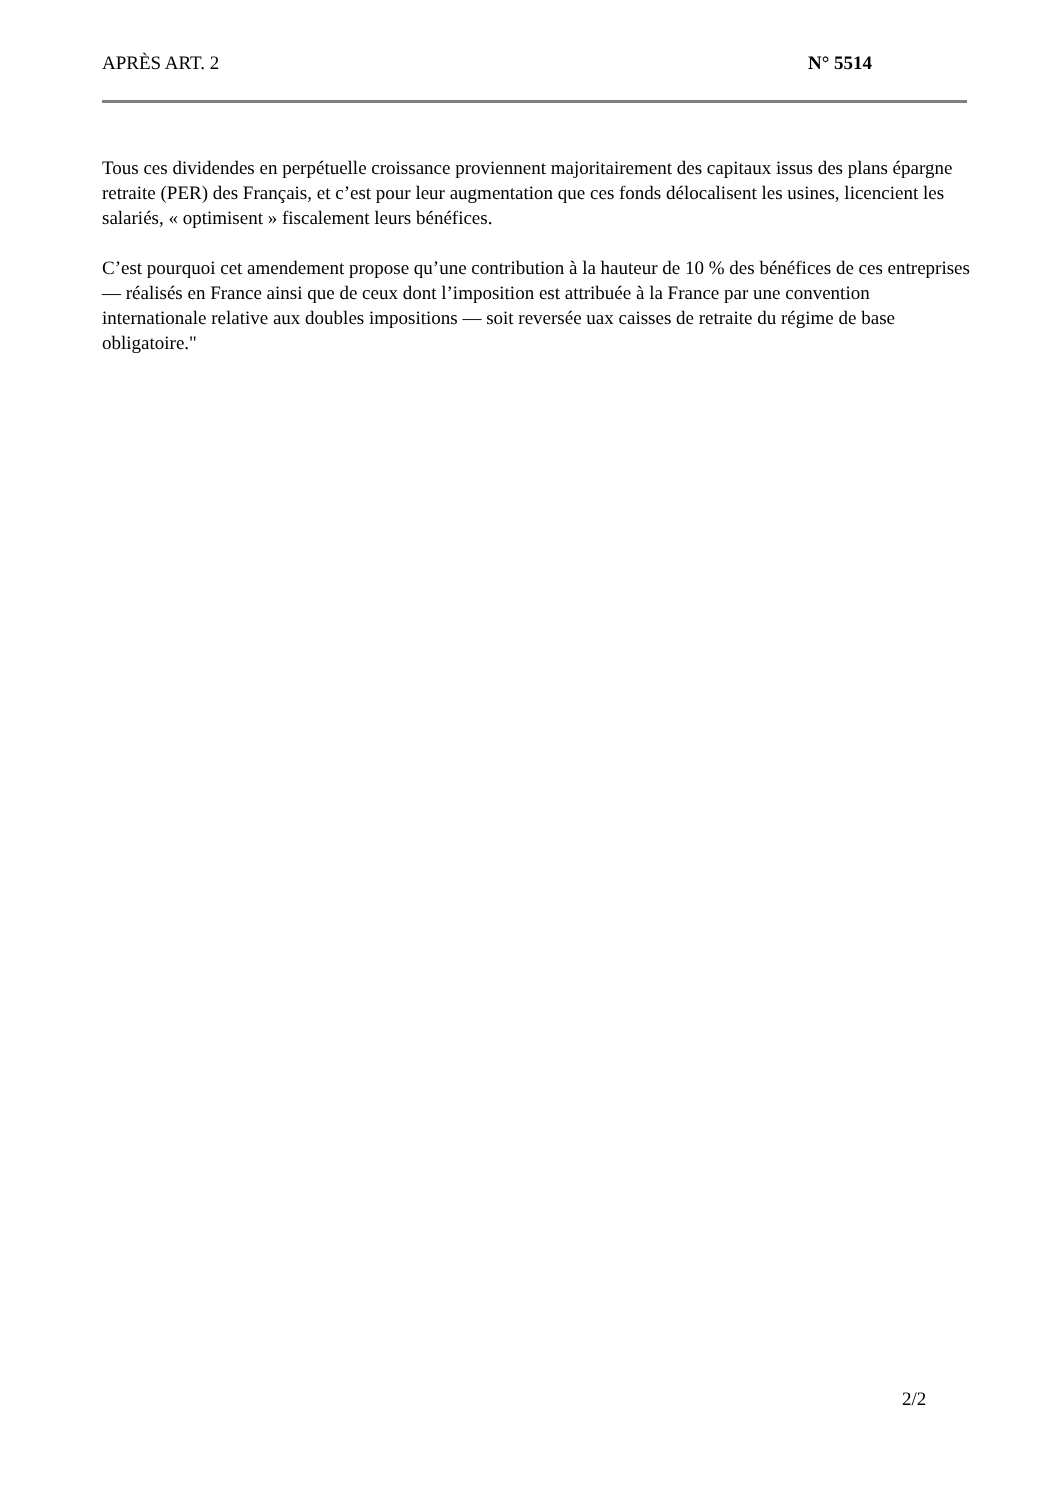APRÈS ART. 2 N° 5514
Tous ces dividendes en perpétuelle croissance proviennent majoritairement des capitaux issus des plans épargne retraite (PER) des Français, et c’est pour leur augmentation que ces fonds délocalisent les usines, licencient les salariés, « optimisent » fiscalement leurs bénéfices.
C’est pourquoi cet amendement propose qu’une contribution à la hauteur de 10 % des bénéfices de ces entreprises — réalisés en France ainsi que de ceux dont l’imposition est attribuée à la France par une convention internationale relative aux doubles impositions — soit reversée uax caisses de retraite du régime de base obligatoire."
2/2